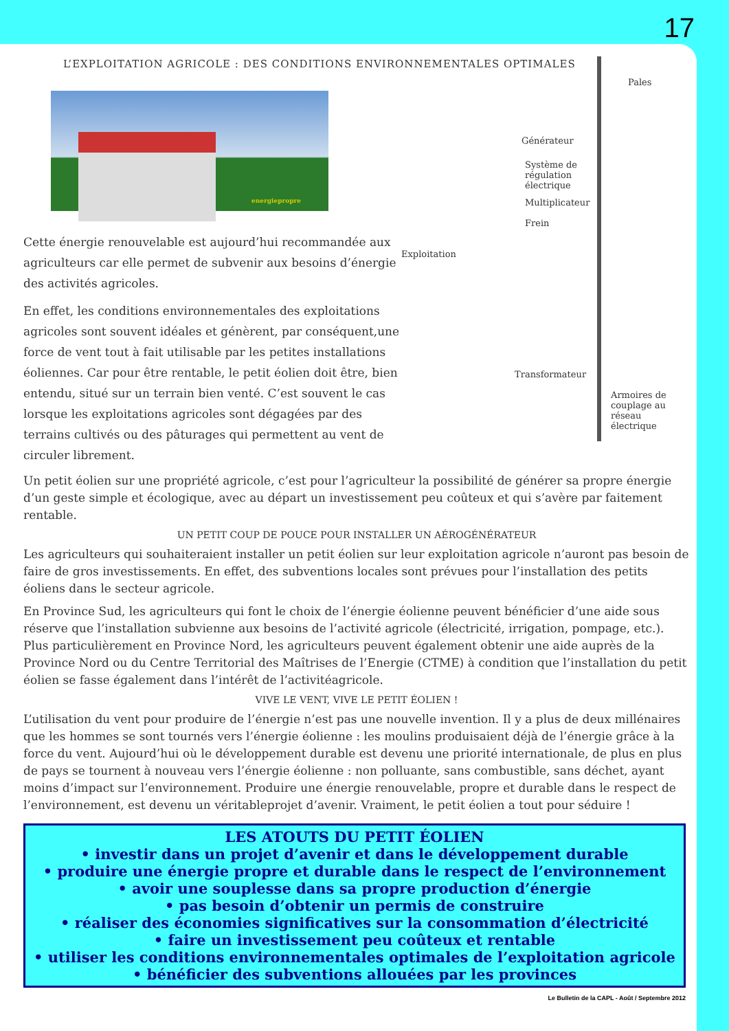17
L’EXPLOITATION AGRICOLE : DES CONDITIONS ENVIRONNEMENTALES OPTIMALES
energiepropre
Cette énergie renouvelable est aujourd’hui recommandée aux agriculteurs car elle permet de subvenir aux besoins d’énergie des activités agricoles.
En effet, les conditions environnementales des exploitations agricoles sont souvent idéales et génèrent, par conséquent,une force de vent tout à fait utilisable par les petites installations éoliennes. Car pour être rentable, le petit éolien doit être, bien entendu, situé sur un terrain bien venté. C’est souvent le cas lorsque les exploitations agricoles sont dégagées par des terrains cultivés ou des pâturages qui permettent au vent de circuler librement.
Pales
Générateur
Système de
régulation
électrique
Multiplicateur
Frein
Exploitation
Transformateur
Armoires de
couplage au
réseau électrique
Un petit éolien sur une propriété agricole, c’est pour l’agriculteur la possibilité de générer sa propre énergie d’un geste simple et écologique, avec au départ un investissement peu coûteux et qui s’avère par faitement rentable.
UN PETIT COUP DE POUCE POUR INSTALLER UN AÉROGÉNÉRATEUR
Les agriculteurs qui souhaiteraient installer un petit éolien sur leur exploitation agricole n’auront pas besoin de faire de gros investissements. En effet, des subventions locales sont prévues pour l’installation des petits éoliens dans le secteur agricole.
En Province Sud, les agriculteurs qui font le choix de l’énergie éolienne peuvent bénéficier d’une aide sous réserve que l’installation subvienne aux besoins de l’activité agricole (électricité, irrigation, pompage, etc.). Plus particulièrement en Province Nord, les agriculteurs peuvent également obtenir une aide auprès de la Province Nord ou du Centre Territorial des Maîtrises de l’Energie (CTME) à condition que l’installation du petit éolien se fasse également dans l’intérêt de l’activitéagricole.
VIVE LE VENT, VIVE LE PETIT ÉOLIEN !
L’utilisation du vent pour produire de l’énergie n’est pas une nouvelle invention. Il y a plus de deux millénaires que les hommes se sont tournés vers l’énergie éolienne : les moulins produisaient déjà de l’énergie grâce à la force du vent. Aujourd’hui où le développement durable est devenu une priorité internationale, de plus en plus de pays se tournent à nouveau vers l’énergie éolienne : non polluante, sans combustible, sans déchet, ayant moins d’impact sur l’environnement. Produire une énergie renouvelable, propre et durable dans le respect de l’environnement, est devenu un véritableprojet d’avenir. Vraiment, le petit éolien a tout pour séduire !
LES ATOUTS DU PETIT ÉOLIEN
• investir dans un projet d’avenir et dans le développement durable
• produire une énergie propre et durable dans le respect de l’environnement
• avoir une souplesse dans sa propre production d’énergie
• pas besoin d’obtenir un permis de construire
• réaliser des économies significatives sur la consommation d’électricité
• faire un investissement peu coûteux et rentable
• utiliser les conditions environnementales optimales de l’exploitation agricole
• bénéficier des subventions allouées par les provinces
Le Bulletin de la CAPL - Août / Septembre 2012